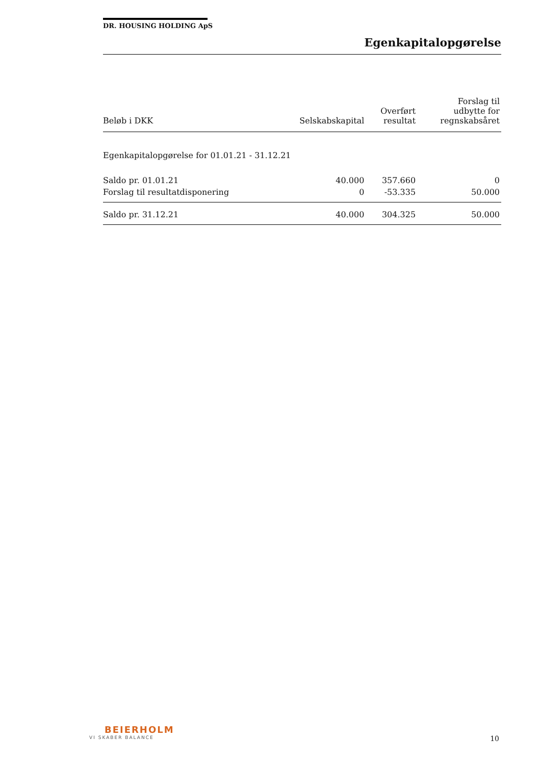DR. HOUSING HOLDING ApS
Egenkapitalopgørelse
| Beløb i DKK | Selskabskapital | Overført resultat | Forslag til udbytte for regnskabsåret |
| --- | --- | --- | --- |
| Egenkapitalopgørelse for 01.01.21 - 31.12.21 | | | |
| Saldo pr. 01.01.21 | 40.000 | 357.660 | 0 |
| Forslag til resultatdisponering | 0 | -53.335 | 50.000 |
| Saldo pr. 31.12.21 | 40.000 | 304.325 | 50.000 |
BEIERHOLM
VI SKABER BALANCE
10